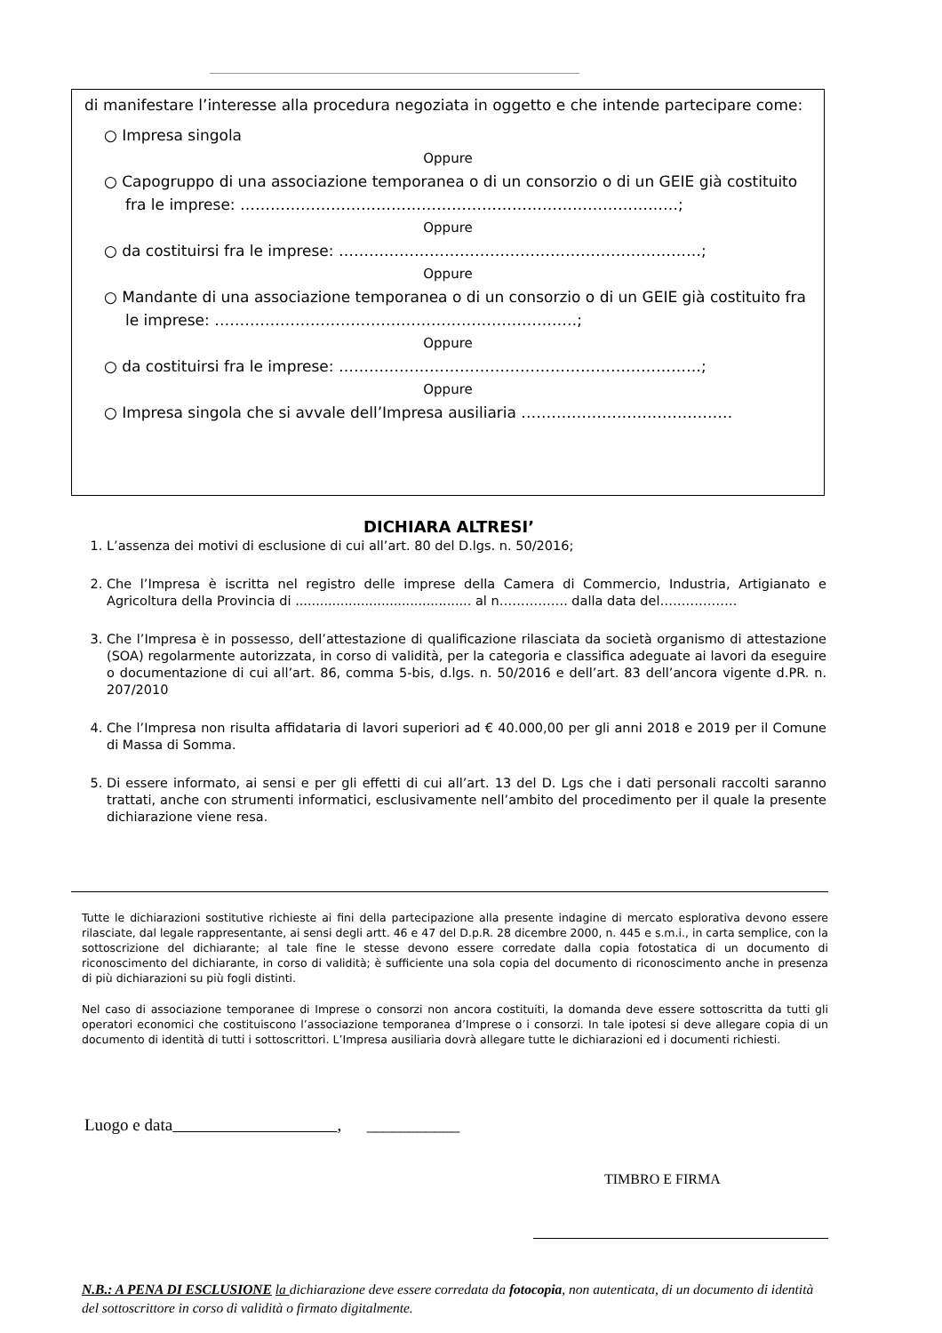di manifestare l’interesse alla procedura negoziata in oggetto e che intende partecipare come:
○ Impresa singola
Oppure
○ Capogruppo di una associazione temporanea o di un consorzio o di un GEIE già costituito fra le imprese: ……………………………………………………………………………;
Oppure
○ da costituirsi fra le imprese: ………………………………………………………………;
Oppure
○ Mandante di una associazione temporanea o di un consorzio o di un GEIE già costituito fra le imprese: ………………………………………………………………;
Oppure
○ da costituirsi fra le imprese: ………………………………………………………………;
Oppure
○ Impresa singola che si avvale dell’Impresa ausiliaria ……………………………………
DICHIARA ALTRESI’
1. L’assenza dei motivi di esclusione di cui all’art. 80 del D.lgs. n. 50/2016;
2. Che l’Impresa è iscritta nel registro delle imprese della Camera di Commercio, Industria, Artigianato e Agricoltura della Provincia di ........................................... al n……………. dalla data del………………
3. Che l’Impresa è in possesso, dell’attestazione di qualificazione rilasciata da società organismo di attestazione (SOA) regolarmente autorizzata, in corso di validità, per la categoria e classifica adeguate ai lavori da eseguire o documentazione di cui all’art. 86, comma 5-bis, d.lgs. n. 50/2016 e dell’art. 83 dell’ancora vigente d.PR. n. 207/2010
4. Che l’Impresa non risulta affidataria di lavori superiori ad € 40.000,00 per gli anni 2018 e 2019 per il Comune di Massa di Somma.
5. Di essere informato, ai sensi e per gli effetti di cui all’art. 13 del D. Lgs che i dati personali raccolti saranno trattati, anche con strumenti informatici, esclusivamente nell’ambito del procedimento per il quale la presente dichiarazione viene resa.
Tutte le dichiarazioni sostitutive richieste ai fini della partecipazione alla presente indagine di mercato esplorativa devono essere rilasciate, dal legale rappresentante, ai sensi degli artt. 46 e 47 del D.p.R. 28 dicembre 2000, n. 445 e s.m.i., in carta semplice, con la sottoscrizione del dichiarante; al tale fine le stesse devono essere corredate dalla copia fotostatica di un documento di riconoscimento del dichiarante, in corso di validità; è sufficiente una sola copia del documento di riconoscimento anche in presenza di più dichiarazioni su più fogli distinti.
Nel caso di associazione temporanee di Imprese o consorzi non ancora costituiti, la domanda deve essere sottoscritta da tutti gli operatori economici che costituiscono l’associazione temporanea d’Imprese o i consorzi. In tale ipotesi si deve allegare copia di un documento di identità di tutti i sottoscrittori. L’Impresa ausiliaria dovrà allegare tutte le dichiarazioni ed i documenti richiesti.
Luogo e data , ___________
TIMBRO E FIRMA
N.B.: A PENA DI ESCLUSIONE la dichiarazione deve essere corredata da fotocopia, non autenticata, di un documento di identità del sottoscrittore in corso di validità o firmato digitalmente.